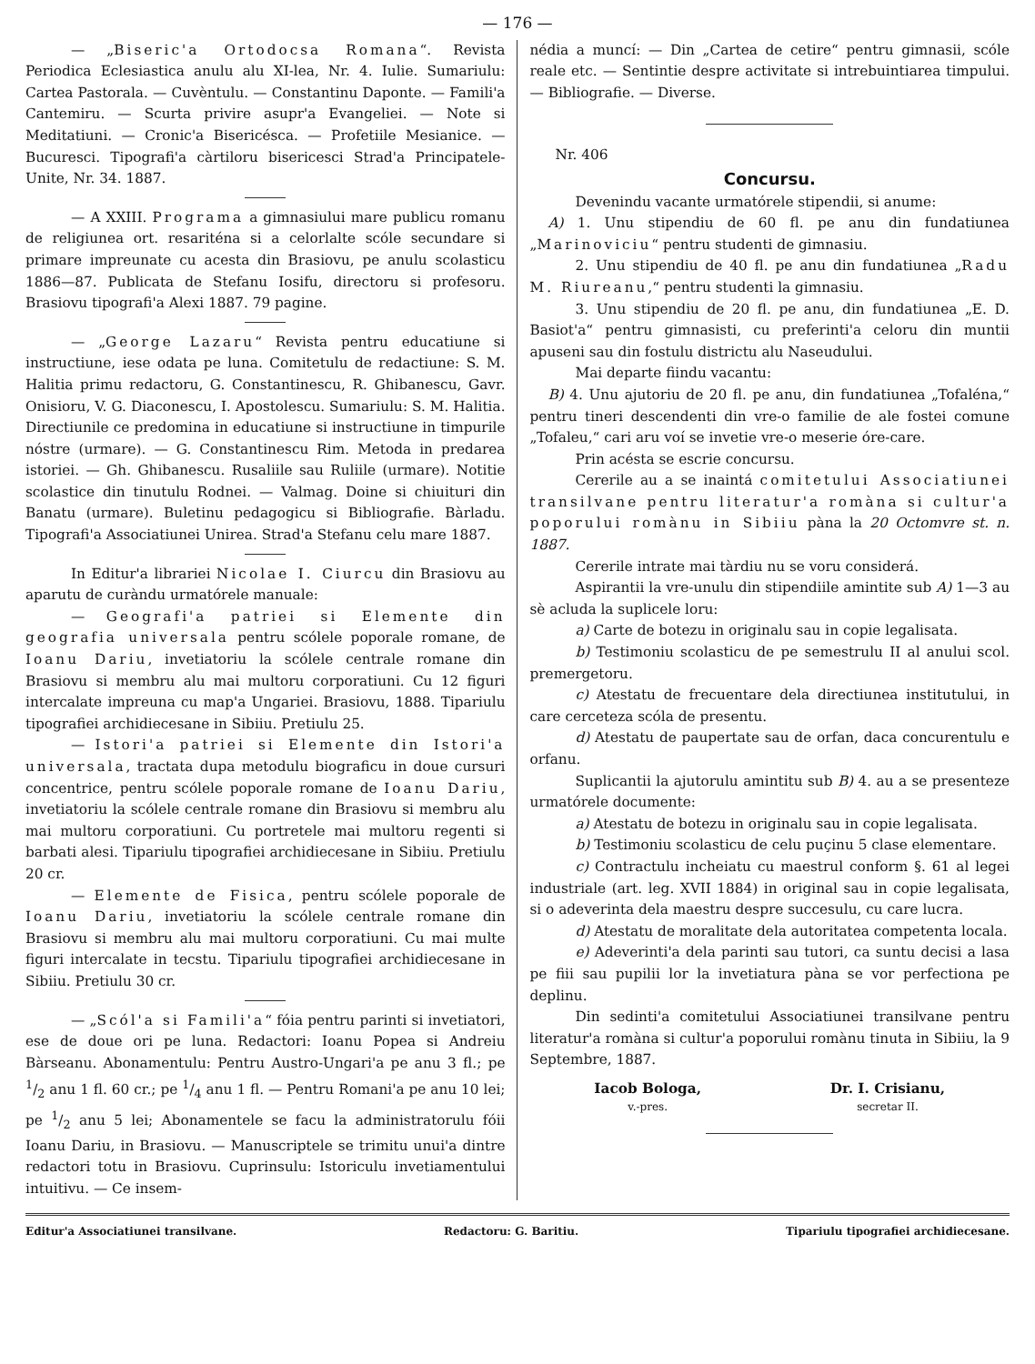— 176 —
— „Biseric'a Ortodocsa Romana“. Revista Periodica Eclesiastica anulu alu XI-lea, Nr. 4. Iulie. Sumariulu: Cartea Pastorala. — Cuvèntulu. — Constantinu Daponte. — Famili'a Cantemiru. — Scurta privire asupr'a Evangeliei. — Note si Meditatiuni. — Cronic'a Bisericésca. — Profetiile Mesianice. — Bucuresci. Tipografi'a càrtiloru bisericesci Strad'a Principatele-Unite, Nr. 34. 1887.
— A XXIII. Programa a gimnasiului mare publicu romanu de religiunea ort. resariténa si a celorlalte scóle secundare si primare impreunate cu acesta din Brasiovu, pe anulu scolasticu 1886—87. Publicata de Stefanu Iosifu, directoru si profesoru. Brasiovu tipografi'a Alexi 1887. 79 pagine.
— „George Lazaru“ Revista pentru educatiune si instructiune, iese odata pe luna. Comitetulu de redactiune: S. M. Halitia primu redactoru, G. Constantinescu, R. Ghibanescu, Gavr. Onisioru, V. G. Diaconescu, I. Apostolescu. Sumariulu: S. M. Halitia. Directiunile ce predomina in educatiune si instructiune in timpurile nóstre (urmare). — G. Constantinescu Rim. Metoda in predarea istoriei. — Gh. Ghibanescu. Rusaliile sau Ruliile (urmare). Notitie scolastice din tinutulu Rodnei. — Valmag. Doine si chiuituri din Banatu (urmare). Buletinu pedagogicu si Bibliografie. Bàrladu. Tipografi'a Associatiunei Unirea. Strad'a Stefanu celu mare 1887.
In Editur'a librariei Nicolae I. Ciurcu din Brasiovu au aparutu de curàndu urmatórele manuale:
— Geografi'a patriei si Elemente din geografia universala pentru scólele poporale romane, de Ioanu Dariu, invetiatoriu la scólele centrale romane din Brasiovu si membru alu mai multoru corporatiuni. Cu 12 figuri intercalate impreuna cu map'a Ungariei. Brasiovu, 1888. Tipariulu tipografiei archidiecesane in Sibiiu. Pretiulu 25.
— Istori'a patriei si Elemente din Istori'a universala, tractata dupa metodulu biograficu in doue cursuri concentrice, pentru scólele poporale romane de Ioanu Dariu, invetiatoriu la scólele centrale romane din Brasiovu si membru alu mai multoru corporatiuni. Cu portretele mai multoru regenti si barbati alesi. Tipariulu tipografiei archidiecesane in Sibiiu. Pretiulu 20 cr.
— Elemente de Fisica, pentru scólele poporale de Ioanu Dariu, invetiatoriu la scólele centrale romane din Brasiovu si membru alu mai multoru corporatiuni. Cu mai multe figuri intercalate in tecstu. Tipariulu tipografiei archidiecesane in Sibiiu. Pretiulu 30 cr.
— „Scól'a si Famili'a“ fóia pentru parinti si invetiatori, ese de doue ori pe luna. Redactori: Ioanu Popea si Andreiu Bàrseanu. Abonamentulu: Pentru Austro-Ungari'a pe anu 3 fl.; pe 1/2 anu 1 fl. 60 cr.; pe 1/4 anu 1 fl. — Pentru Romani'a pe anu 10 lei; pe 1/2 anu 5 lei; Abonamentele se facu la administratorulu fóii Ioanu Dariu, in Brasiovu. — Manuscriptele se trimitu unui'a dintre redactori totu in Brasiovu. Cuprinsulu: Istoriculu invetiamentului intuitivu. — Ce insem-
nédia a muncí: — Din „Cartea de cetire“ pentru gimnasii, scóle reale etc. — Sentintie despre activitate si intrebuintiarea timpului. — Bibliografie. — Diverse.
Nr. 406
Concursu.
Devenindu vacante urmatórele stipendii, si anume:
A) 1. Unu stipendiu de 60 fl. pe anu din fundatiunea „Marinoviciu“ pentru studenti de gimnasiu.
2. Unu stipendiu de 40 fl. pe anu din fundatiunea „Radu M. Riureanu,“ pentru studenti la gimnasiu.
3. Unu stipendiu de 20 fl. pe anu, din fundatiunea „E. D. Basiot'a“ pentru gimnasisti, cu preferinti'a celoru din muntii apuseni sau din fostulu districtu alu Naseudului.
Mai departe fiindu vacantu:
B) 4. Unu ajutoriu de 20 fl. pe anu, din fundatiunea „Tofaléna,“ pentru tineri descendenti din vre-o familie de ale fostei comune „Tofaleu,“ cari aru voí se invetie vre-o meserie óre-care.
Prin acésta se escrie concursu.
Cererile au a se inaintá comitetului Associatiunei transilvane pentru literatur'a romàna si cultur'a poporului romànu in Sibiiu pàna la 20 Octomvre st. n. 1887.
Cererile intrate mai tàrdiu nu se voru considerá.
Aspirantii la vre-unulu din stipendiile amintite sub A) 1—3 au sè acluda la suplicele loru:
a) Carte de botezu in originalu sau in copie legalisata.
b) Testimoniu scolasticu de pe semestrulu II al anului scol. premergetoru.
c) Atestatu de frecuentare dela directiunea institutului, in care cerceteza scóla de presentu.
d) Atestatu de paupertate sau de orfan, daca concurentulu e orfanu.
Suplicantii la ajutorulu amintitu sub B) 4. au a se presenteze urmatórele documente:
a) Atestatu de botezu in originalu sau in copie legalisata.
b) Testimoniu scolasticu de celu puçinu 5 clase elementare.
c) Contractulu incheiatu cu maestrul conform §. 61 al legei industriale (art. leg. XVII 1884) in original sau in copie legalisata, si o adeverinta dela maestru despre succesulu, cu care lucra.
d) Atestatu de moralitate dela autoritatea competenta locala.
e) Adeverinti'a dela parinti sau tutori, ca suntu decisi a lasa pe fiii sau pupilii lor la invetiatura pàna se vor perfectiona pe deplinu.
Din sedinti'a comitetului Associatiunei transilvane pentru literatur'a romàna si cultur'a poporului romànu tinuta in Sibiiu, la 9 Septembre, 1887.
Iacob Bologa,
v.-pres.
Dr. I. Crisianu,
secretar II.
Editur'a Associatiunei transilvane. Redactoru: G. Baritiu. Tipariulu tipografiei archidiecesane.